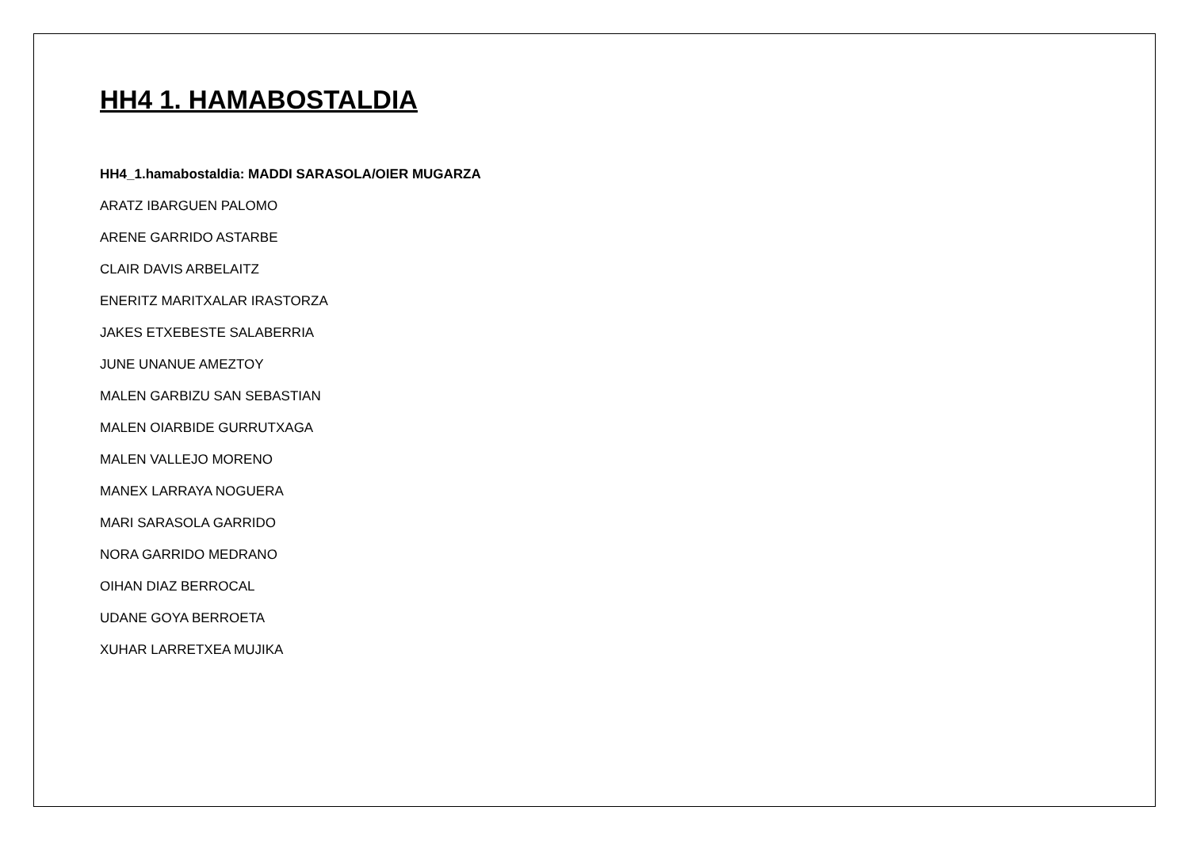HH4 1. HAMABOSTALDIA
HH4_1.hamabostaldia: MADDI SARASOLA/OIER MUGARZA
ARATZ IBARGUEN PALOMO
ARENE GARRIDO ASTARBE
CLAIR DAVIS ARBELAITZ
ENERITZ MARITXALAR IRASTORZA
JAKES ETXEBESTE SALABERRIA
JUNE UNANUE AMEZTOY
MALEN GARBIZU SAN SEBASTIAN
MALEN OIARBIDE GURRUTXAGA
MALEN VALLEJO MORENO
MANEX LARRAYA NOGUERA
MARI SARASOLA GARRIDO
NORA GARRIDO MEDRANO
OIHAN DIAZ BERROCAL
UDANE GOYA BERROETA
XUHAR LARRETXEA MUJIKA